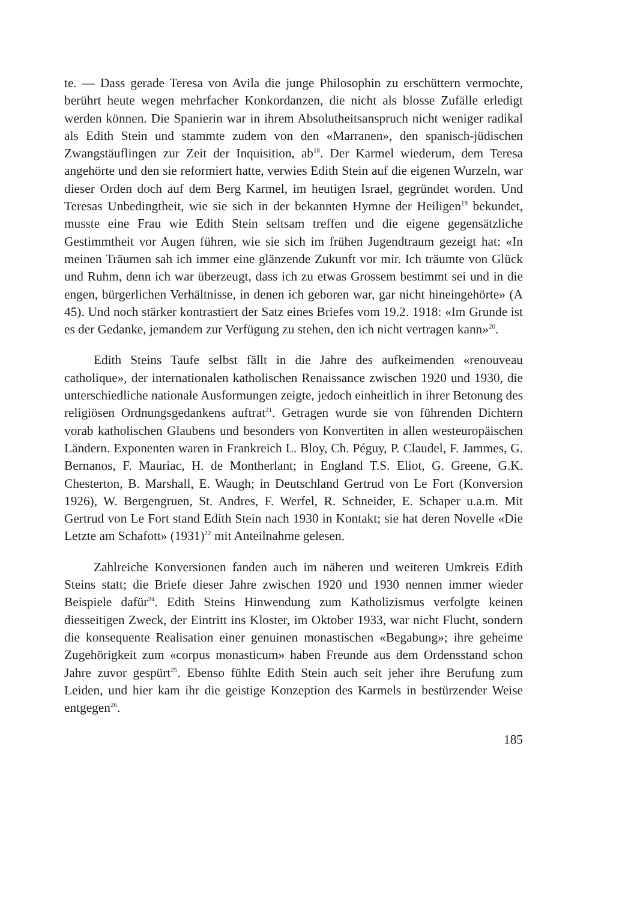te. — Dass gerade Teresa von Avila die junge Philosophin zu erschüttern vermochte, berührt heute wegen mehrfacher Konkordanzen, die nicht als blosse Zufälle erledigt werden können. Die Spanierin war in ihrem Absolutheitsanspruch nicht weniger radikal als Edith Stein und stammte zudem von den «Marranen», den spanisch-jüdischen Zwangstäuflingen zur Zeit der Inquisition, ab<sup>18</sup>. Der Karmel wiederum, dem Teresa angehörte und den sie reformiert hatte, verwies Edith Stein auf die eigenen Wurzeln, war dieser Orden doch auf dem Berg Karmel, im heutigen Israel, gegründet worden. Und Teresas Unbedingtheit, wie sie sich in der bekannten Hymne der Heiligen<sup>19</sup> bekundet, musste eine Frau wie Edith Stein seltsam treffen und die eigene gegensätzliche Gestimmtheit vor Augen führen, wie sie sich im frühen Jugendtraum gezeigt hat: «In meinen Träumen sah ich immer eine glänzende Zukunft vor mir. Ich träumte von Glück und Ruhm, denn ich war überzeugt, dass ich zu etwas Grossem bestimmt sei und in die engen, bürgerlichen Verhältnisse, in denen ich geboren war, gar nicht hineingehörte» (A 45). Und noch stärker kontrastiert der Satz eines Briefes vom 19.2. 1918: «Im Grunde ist es der Gedanke, jemandem zur Verfügung zu stehen, den ich nicht vertragen kann»<sup>20</sup>.
Edith Steins Taufe selbst fällt in die Jahre des aufkeimenden «renouveau catholique», der internationalen katholischen Renaissance zwischen 1920 und 1930, die unterschiedliche nationale Ausformungen zeigte, jedoch einheitlich in ihrer Betonung des religiösen Ordnungsgedankens auftrat<sup>21</sup>. Getragen wurde sie von führenden Dichtern vorab katholischen Glaubens und besonders von Konvertiten in allen westeuropäischen Ländern. Exponenten waren in Frankreich L. Bloy, Ch. Péguy, P. Claudel, F. Jammes, G. Bernanos, F. Mauriac, H. de Montherlant; in England T.S. Eliot, G. Greene, G.K. Chesterton, B. Marshall, E. Waugh; in Deutschland Gertrud von Le Fort (Konversion 1926), W. Bergengruen, St. Andres, F. Werfel, R. Schneider, E. Schaper u.a.m. Mit Gertrud von Le Fort stand Edith Stein nach 1930 in Kontakt; sie hat deren Novelle «Die Letzte am Schafott» (1931)<sup>22</sup> mit Anteilnahme gelesen.
Zahlreiche Konversionen fanden auch im näheren und weiteren Umkreis Edith Steins statt; die Briefe dieser Jahre zwischen 1920 und 1930 nennen immer wieder Beispiele dafür<sup>24</sup>. Edith Steins Hinwendung zum Katholizismus verfolgte keinen diesseitigen Zweck, der Eintritt ins Kloster, im Oktober 1933, war nicht Flucht, sondern die konsequente Realisation einer genuinen monastischen «Begabung»; ihre geheime Zugehörigkeit zum «corpus monasticum» haben Freunde aus dem Ordensstand schon Jahre zuvor gespürt<sup>25</sup>. Ebenso fühlte Edith Stein auch seit jeher ihre Berufung zum Leiden, und hier kam ihr die geistige Konzeption des Karmels in bestürzender Weise entgegen<sup>26</sup>.
185